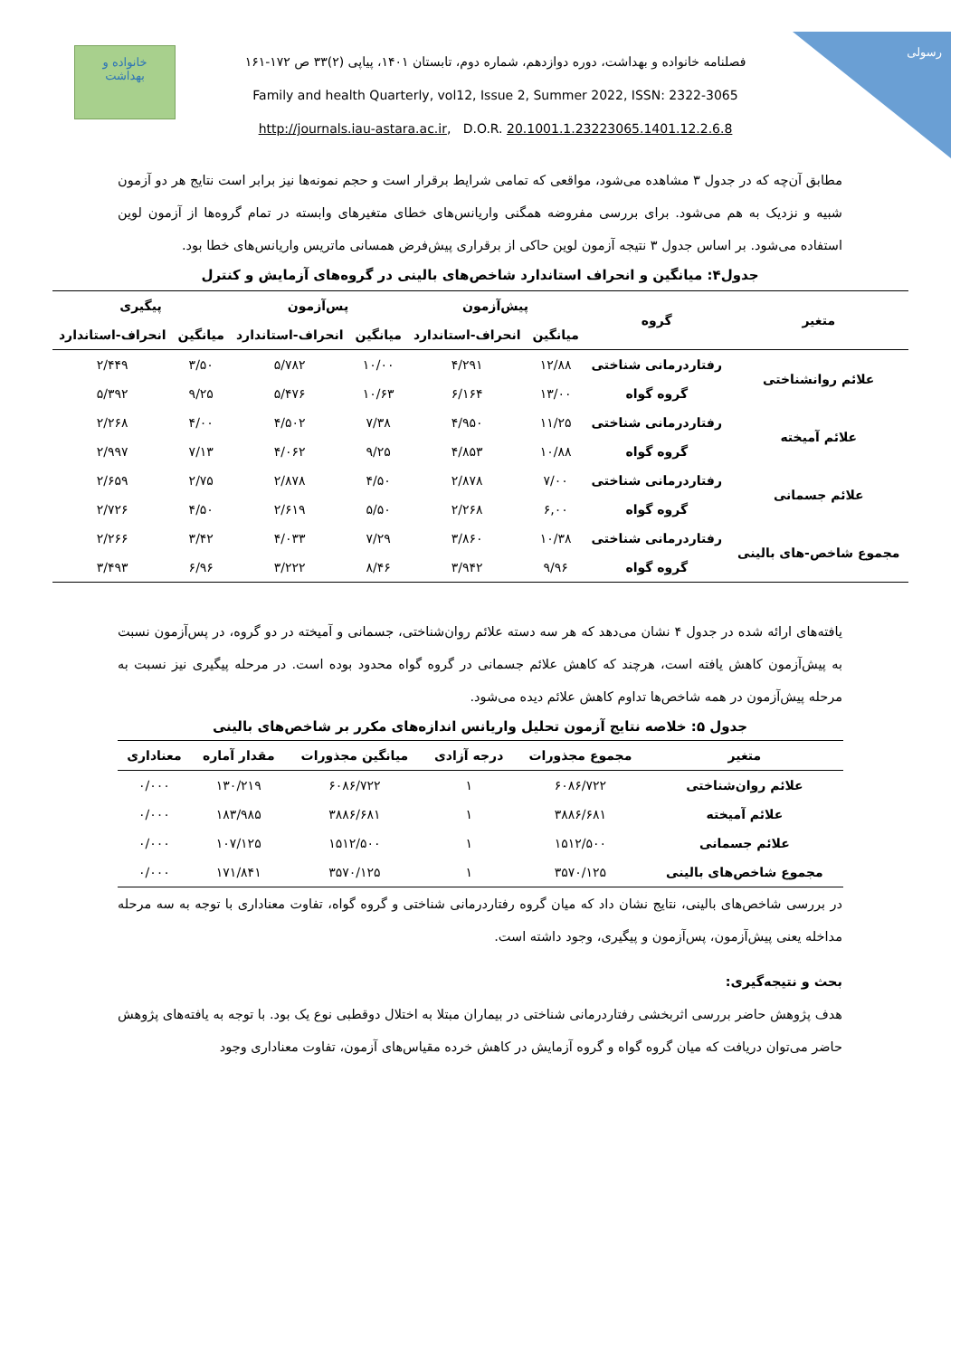خانواده و
بهداشت
فصلنامه خانواده و بهداشت، دوره دوازدهم، شماره دوم، تابستان ۱۴۰۱، پیاپی (۲)۳۳ ص ۱۷۲-۱۶۱
Family and health Quarterly, vol12, Issue 2, Summer 2022, ISSN: 2322-3065
http://journals.iau-astara.ac.ir, D.O.R. 20.1001.1.23223065.1401.12.2.6.8
رسولی
مطابق آن‌چه که در جدول ۳ مشاهده می‌شود، مواقعی که تمامی شرایط برقرار است و حجم نمونه‌ها نیز برابر است نتایج هر دو آزمون شبیه و نزدیک به هم می‌شود. برای بررسی مفروضه همگنی واریانس‌های خطای متغیرهای وابسته در تمام گروه‌ها از آزمون لوین استفاده می‌شود. بر اساس جدول ۳ نتیجه آزمون لوین حاکی از برقراری پیش‌فرض همسانی ماتریس واریانس‌های خطا بود.
جدول۴: میانگین و انحراف استاندارد شاخص‌های بالینی در گروه‌های آزمایش و کنترل
| متغیر | گروه | پیش‌آزمون | | پس‌آزمون | | پیگیری | |
| --- | --- | --- | --- | --- | --- | --- | --- |
| | | میانگین | انحراف-استاندارد | میانگین | انحراف-استاندارد | میانگین | انحراف-استاندارد |
| علائم روانشناختی | رفتاردرمانی شناختی | ۱۲/۸۸ | ۴/۲۹۱ | ۱۰/۰۰ | ۵/۷۸۲ | ۳/۵۰ | ۲/۴۴۹ |
| | گروه گواه | ۱۳/۰۰ | ۶/۱۶۴ | ۱۰/۶۳ | ۵/۴۷۶ | ۹/۲۵ | ۵/۳۹۲ |
| علائم آمیخته | رفتاردرمانی شناختی | ۱۱/۲۵ | ۴/۹۵۰ | ۷/۳۸ | ۴/۵۰۲ | ۴/۰۰ | ۲/۲۶۸ |
| | گروه گواه | ۱۰/۸۸ | ۴/۸۵۳ | ۹/۲۵ | ۴/۰۶۲ | ۷/۱۳ | ۲/۹۹۷ |
| علائم جسمانی | رفتاردرمانی شناختی | ۷/۰۰ | ۲/۸۷۸ | ۴/۵۰ | ۲/۸۷۸ | ۲/۷۵ | ۲/۶۵۹ |
| | گروه گواه | ۶,۰۰ | ۲/۲۶۸ | ۵/۵۰ | ۲/۶۱۹ | ۴/۵۰ | ۲/۷۲۶ |
| مجموع شاخص-های بالینی | رفتاردرمانی شناختی | ۱۰/۳۸ | ۳/۸۶۰ | ۷/۲۹ | ۴/۰۳۳ | ۳/۴۲ | ۲/۲۶۶ |
| | گروه گواه | ۹/۹۶ | ۳/۹۴۲ | ۸/۴۶ | ۳/۲۲۲ | ۶/۹۶ | ۳/۴۹۳ |
یافته‌های ارائه شده در جدول ۴ نشان می‌دهد که هر سه دسته علائم روان‌شناختی، جسمانی و آمیخته در دو گروه، در پس‌آزمون نسبت به پیش‌آزمون کاهش یافته است، هرچند که کاهش علائم جسمانی در گروه گواه محدود بوده است. در مرحله پیگیری نیز نسبت به مرحله پیش‌آزمون در همه شاخص‌ها تداوم کاهش علائم دیده می‌شود.
جدول ۵: خلاصه نتایج آزمون تحلیل واریانس اندازه‌های مکرر بر شاخص‌های بالینی
| متغیر | مجموع مجذورات | درجه آزادی | میانگین مجذورات | مقدار آماره | معناداری |
| --- | --- | --- | --- | --- | --- |
| علائم روان‌شناختی | ۶۰۸۶/۷۲۲ | ۱ | ۶۰۸۶/۷۲۲ | ۱۳۰/۲۱۹ | ۰/۰۰۰ |
| علائم آمیخته | ۳۸۸۶/۶۸۱ | ۱ | ۳۸۸۶/۶۸۱ | ۱۸۳/۹۸۵ | ۰/۰۰۰ |
| علائم جسمانی | ۱۵۱۲/۵۰۰ | ۱ | ۱۵۱۲/۵۰۰ | ۱۰۷/۱۲۵ | ۰/۰۰۰ |
| مجموع شاخص‌های بالینی | ۳۵۷۰/۱۲۵ | ۱ | ۳۵۷۰/۱۲۵ | ۱۷۱/۸۴۱ | ۰/۰۰۰ |
در بررسی شاخص‌های بالینی، نتایج نشان داد که میان گروه رفتاردرمانی شناختی و گروه گواه، تفاوت معناداری با توجه به سه مرحله مداخله یعنی پیش‌آزمون، پس‌آزمون و پیگیری، وجود داشته است.
بحث و نتیجه‌گیری:
هدف پژوهش حاضر بررسی اثربخشی رفتاردرمانی شناختی در بیماران مبتلا به اختلال دوقطبی نوع یک بود. با توجه به یافته‌های پژوهش حاضر می‌توان دریافت که میان گروه گواه و گروه آزمایش در کاهش خرده مقیاس‌های آزمون، تفاوت معناداری وجود